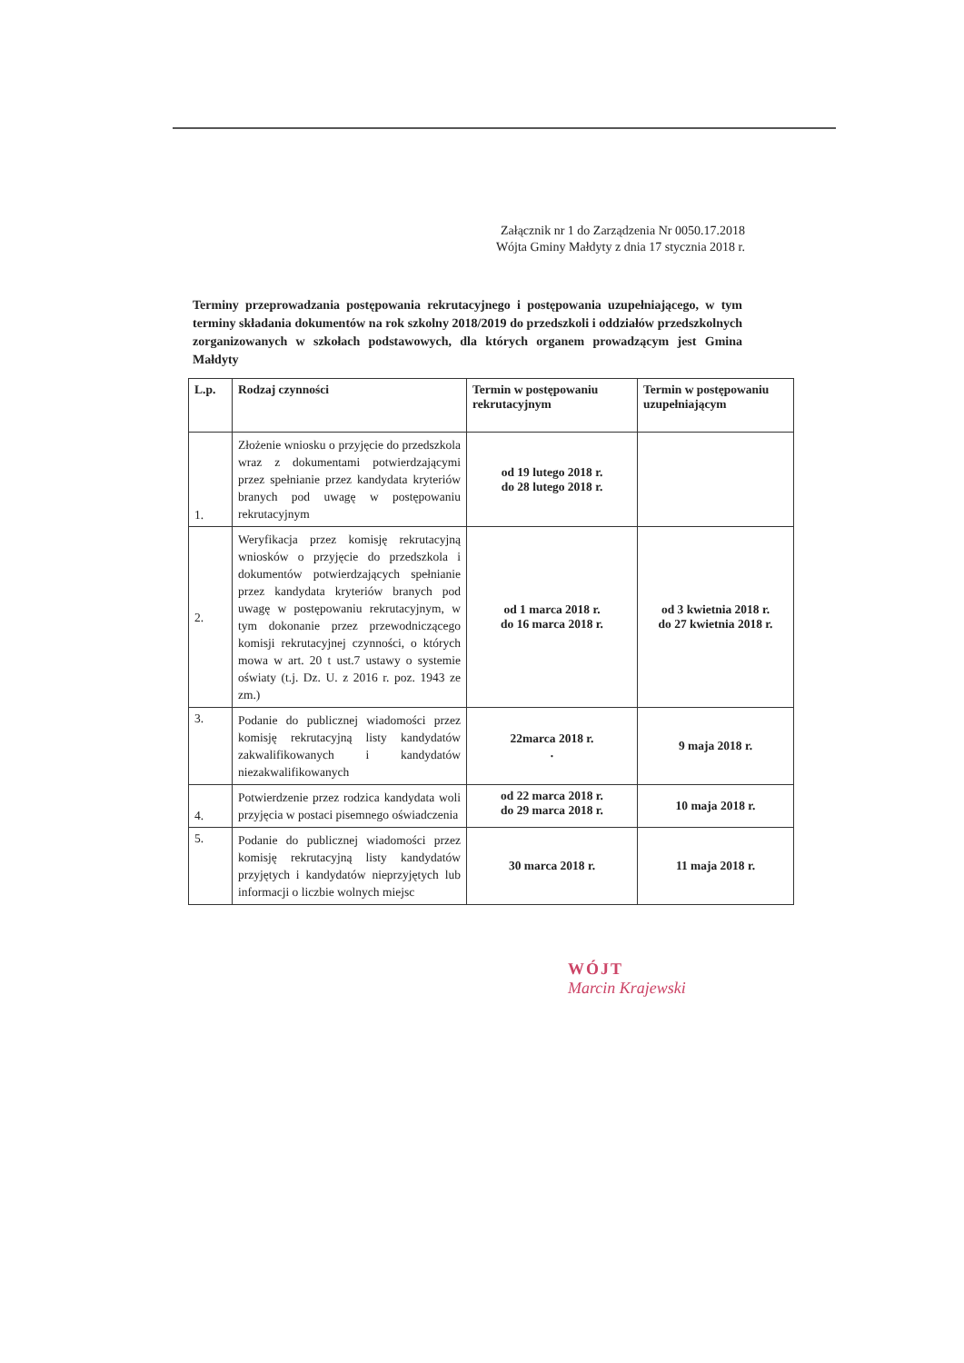Załącznik nr 1 do Zarządzenia Nr 0050.17.2018
Wójta Gminy Małdyty z dnia 17 stycznia 2018 r.
Terminy przeprowadzania postępowania rekrutacyjnego i postępowania uzupełniającego, w tym terminy składania dokumentów na rok szkolny 2018/2019 do przedszkoli i oddziałów przedszkolnych zorganizowanych w szkołach podstawowych, dla których organem prowadzącym jest Gmina Małdyty
| L.p. | Rodzaj czynności | Termin w postępowaniu rekrutacyjnym | Termin w postępowaniu uzupełniającym |
| --- | --- | --- | --- |
| 1. | Złożenie wniosku o przyjęcie do przedszkola wraz z dokumentami potwierdzającymi przez spełnianie przez kandydata kryteriów branych pod uwagę w postępowaniu rekrutacyjnym | od 19 lutego 2018 r. do 28 lutego 2018 r. | |
| 2. | Weryfikacja przez komisję rekrutacyjną wniosków o przyjęcie do przedszkola i dokumentów potwierdzających spełnianie przez kandydata kryteriów branych pod uwagę w postępowaniu rekrutacyjnym, w tym dokonanie przez przewodniczącego komisji rekrutacyjnej czynności, o których mowa w art. 20 t ust.7 ustawy o systemie oświaty (t.j. Dz. U. z 2016 r. poz. 1943 ze zm.) | od 1 marca 2018 r. do 16 marca 2018 r. | od 3 kwietnia 2018 r. do 27 kwietnia 2018 r. |
| 3. | Podanie do publicznej wiadomości przez komisję rekrutacyjną listy kandydatów zakwalifikowanych i kandydatów niezakwalifikowanych | 22marca 2018 r. . | 9 maja 2018 r. |
| 4. | Potwierdzenie przez rodzica kandydata woli przyjęcia w postaci pisemnego oświadczenia | od 22 marca 2018 r. do 29 marca 2018 r. | 10 maja 2018 r. |
| 5. | Podanie do publicznej wiadomości przez komisję rekrutacyjną listy kandydatów przyjętych i kandydatów nieprzyjętych lub informacji o liczbie wolnych miejsc | 30 marca 2018 r. | 11 maja 2018 r. |
WÓJT
Marcin Krajewski